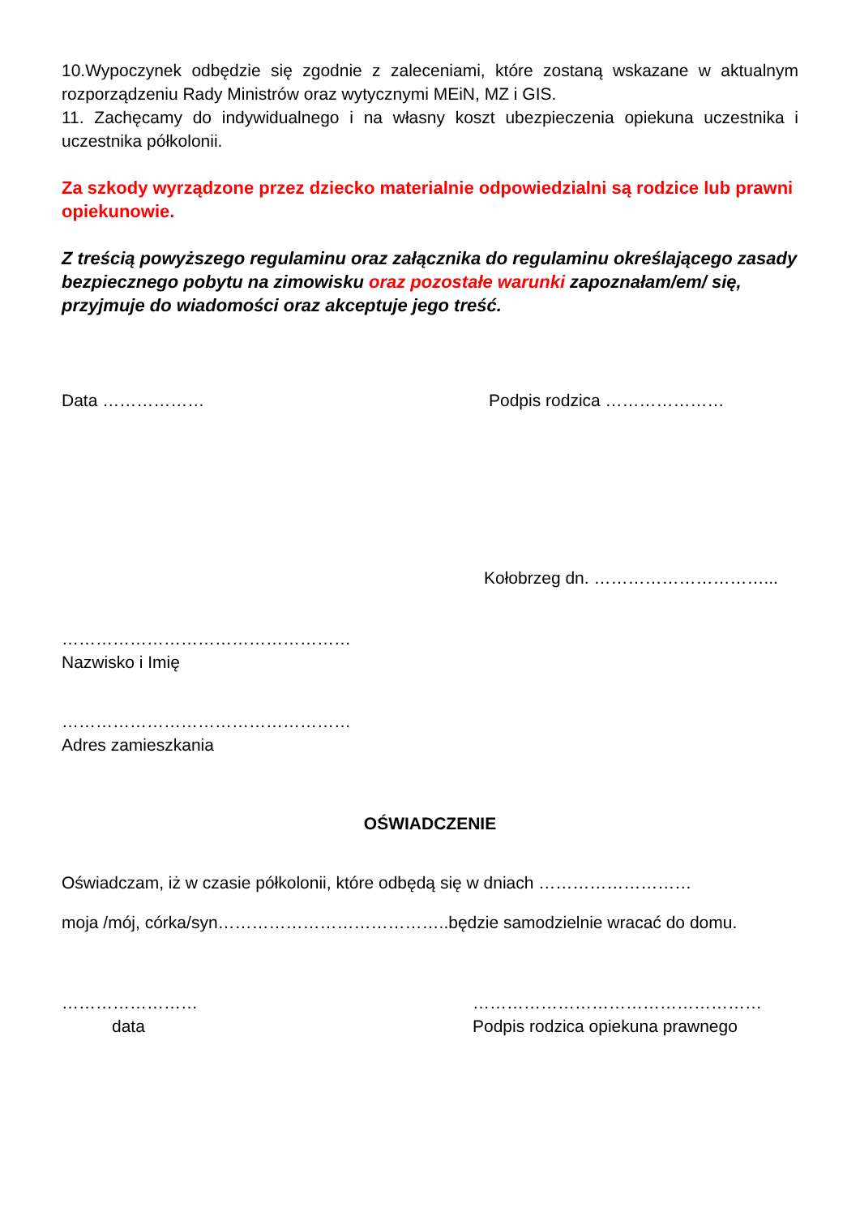10.Wypoczynek odbędzie się zgodnie z zaleceniami, które zostaną wskazane w aktualnym rozporządzeniu Rady Ministrów oraz wytycznymi MEiN, MZ i GIS.
11. Zachęcamy do indywidualnego i na własny koszt ubezpieczenia opiekuna uczestnika i uczestnika półkolonii.
Za szkody wyrządzone przez dziecko materialnie odpowiedzialni są rodzice lub prawni opiekunowie.
Z treścią powyższego regulaminu oraz załącznika do regulaminu określającego zasady bezpiecznego pobytu na zimowisku oraz pozostałe warunki zapoznałam/em/ się, przyjmuje do wiadomości oraz akceptuje jego treść.
Data ……………… Podpis rodzica …………………
Kołobrzeg dn. …………………………...
……………………………………………
Nazwisko i Imię
……………………………………………
Adres zamieszkania
OŚWIADCZENIE
Oświadczam, iż w czasie półkolonii, które odbędą się w dniach ………………………
moja /mój, córka/syn…………………………………..będzie samodzielnie wracać do domu.
……………………
data
……………………………………………
Podpis rodzica opiekuna prawnego